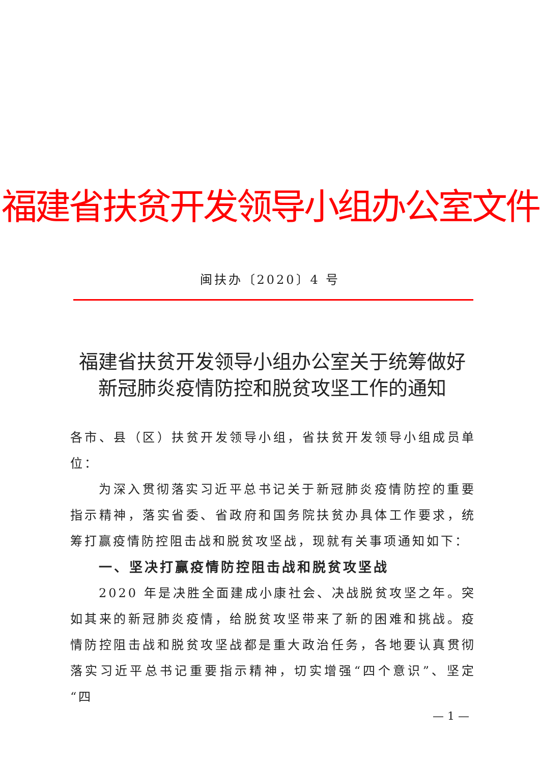福建省扶贫开发领导小组办公室文件
闽扶办〔2020〕4 号
福建省扶贫开发领导小组办公室关于统筹做好
新冠肺炎疫情防控和脱贫攻坚工作的通知
各市、县（区）扶贫开发领导小组，省扶贫开发领导小组成员单位：
为深入贯彻落实习近平总书记关于新冠肺炎疫情防控的重要指示精神，落实省委、省政府和国务院扶贫办具体工作要求，统筹打赢疫情防控阻击战和脱贫攻坚战，现就有关事项通知如下：
一、坚决打赢疫情防控阻击战和脱贫攻坚战
2020 年是决胜全面建成小康社会、决战脱贫攻坚之年。突如其来的新冠肺炎疫情，给脱贫攻坚带来了新的困难和挑战。疫情防控阻击战和脱贫攻坚战都是重大政治任务，各地要认真贯彻落实习近平总书记重要指示精神，切实增强“四个意识”、坚定“四
— 1 —